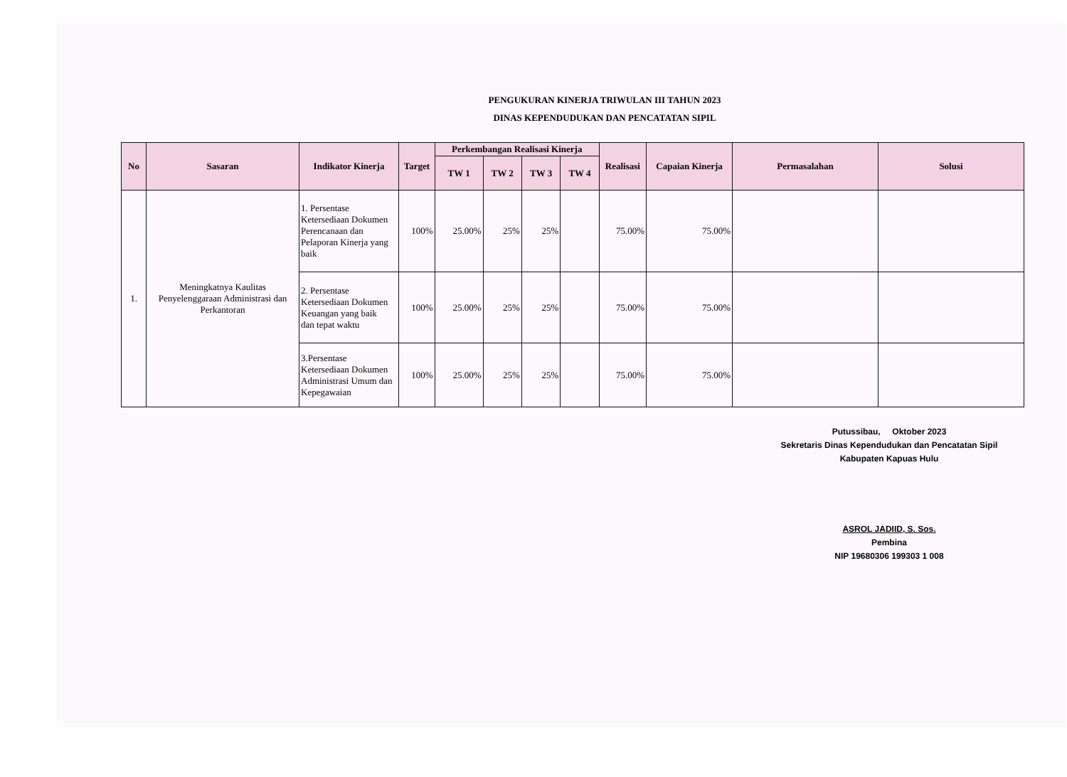PENGUKURAN KINERJA TRIWULAN III TAHUN 2023
DINAS KEPENDUDUKAN DAN PENCATATAN SIPIL
| No | Sasaran | Indikator Kinerja | Target | Perkembangan Realisasi Kinerja | | | | Realisasi | Capaian Kinerja | Permasalahan | Solusi |
| --- | --- | --- | --- | --- | --- | --- | --- | --- | --- | --- | --- |
| | | | | TW 1 | TW 2 | TW 3 | TW 4 | | | | |
| 1. | Meningkatnya Kaulitas Penyelenggaraan Administrasi dan Perkantoran | 1. Persentase Ketersediaan Dokumen Perencanaan dan Pelaporan Kinerja yang baik | 100% | 25.00% | 25% | 25% | | 75.00% | 75.00% | | |
| | | 2. Persentase Ketersediaan Dokumen Keuangan yang baik dan tepat waktu | 100% | 25.00% | 25% | 25% | | 75.00% | 75.00% | | |
| | | 3.Persentase Ketersediaan Dokumen Administrasi Umum dan Kepegawaian | 100% | 25.00% | 25% | 25% | | 75.00% | 75.00% | | |
Putussibau, Oktober 2023
Sekretaris Dinas Kependudukan dan Pencatatan Sipil
Kabupaten Kapuas Hulu
ASROL JADIID, S. Sos.
Pembina
NIP 19680306 199303 1 008